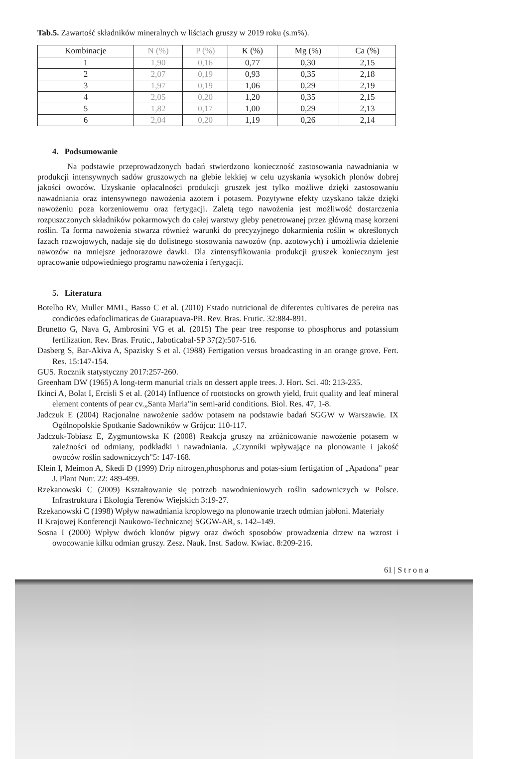Tab.5. Zawartość składników mineralnych w liściach gruszy w 2019 roku (s.m%).
| Kombinacje | N (%) | P (%) | K (%) | Mg (%) | Ca (%) |
| --- | --- | --- | --- | --- | --- |
| 1 | 1,90 | 0,16 | 0,77 | 0,30 | 2,15 |
| 2 | 2,07 | 0,19 | 0,93 | 0,35 | 2,18 |
| 3 | 1,97 | 0,19 | 1,06 | 0,29 | 2,19 |
| 4 | 2,05 | 0,20 | 1,20 | 0,35 | 2,15 |
| 5 | 1,82 | 0,17 | 1,00 | 0,29 | 2,13 |
| 6 | 2,04 | 0,20 | 1,19 | 0,26 | 2,14 |
4. Podsumowanie
Na podstawie przeprowadzonych badań stwierdzono konieczność zastosowania nawadniania w produkcji intensywnych sadów gruszowych na glebie lekkiej w celu uzyskania wysokich plonów dobrej jakości owoców. Uzyskanie opłacalności produkcji gruszek jest tylko możliwe dzięki zastosowaniu nawadniania oraz intensywnego nawożenia azotem i potasem. Pozytywne efekty uzyskano także dzięki nawożeniu poza korzeniowemu oraz fertygacji. Zaletą tego nawożenia jest możliwość dostarczenia rozpuszczonych składników pokarmowych do całej warstwy gleby penetrowanej przez główną masę korzeni roślin. Ta forma nawożenia stwarza również warunki do precyzyjnego dokarmienia roślin w określonych fazach rozwojowych, nadaje się do dolistnego stosowania nawozów (np. azotowych) i umożliwia dzielenie nawozów na mniejsze jednorazowe dawki. Dla zintensyfikowania produkcji gruszek koniecznym jest opracowanie odpowiedniego programu nawożenia i fertygacji.
5. Literatura
Botelho RV, Muller MML, Basso C et al. (2010) Estado nutricional de diferentes cultivares de pereira nas condicões edafoclimaticas de Guarapuava-PR. Rev. Bras. Frutic. 32:884-891.
Brunetto G, Nava G, Ambrosini VG et al. (2015) The pear tree response to phosphorus and potassium fertilization. Rev. Bras. Frutic., Jaboticabal-SP 37(2):507-516.
Dasberg S, Bar-Akiva A, Spazisky S et al. (1988) Fertigation versus broadcasting in an orange grove. Fert. Res. 15:147-154.
GUS. Rocznik statystyczny 2017:257-260.
Greenham DW (1965) A long-term manurial trials on dessert apple trees. J. Hort. Sci. 40: 213-235.
Ikinci A, Bolat I, Ercisli S et al. (2014) Influence of rootstocks on growth yield, fruit quality and leaf mineral element contents of pear cv.„Santa Maria"in semi-arid conditions. Biol. Res. 47, 1-8.
Jadczuk E (2004) Racjonalne nawożenie sadów potasem na podstawie badań SGGW w Warszawie. IX Ogólnopolskie Spotkanie Sadowników w Grójcu: 110-117.
Jadczuk-Tobiasz E, Zygmuntowska K (2008) Reakcja gruszy na zróżnicowanie nawożenie potasem w zależności od odmiany, podkładki i nawadniania. „Czynniki wpływające na plonowanie i jakość owoców roślin sadowniczych"5: 147-168.
Klein I, Meimon A, Skedi D (1999) Drip nitrogen,phosphorus and potas-sium fertigation of „Apadona" pear J. Plant Nutr. 22: 489-499.
Rzekanowski C (2009) Kształtowanie się potrzeb nawodnieniowych roślin sadowniczych w Polsce. Infrastruktura i Ekologia Terenów Wiejskich 3:19-27.
Rzekanowski C (1998) Wpływ nawadniania kroplowego na plonowanie trzech odmian jabłoni. Materiały
II Krajowej Konferencji Naukowo-Technicznej SGGW-AR, s. 142–149.
Sosna I (2000) Wpływ dwóch klonów pigwy oraz dwóch sposobów prowadzenia drzew na wzrost i owocowanie kilku odmian gruszy. Zesz. Nauk. Inst. Sadow. Kwiac. 8:209-216.
61 | S t r o n a